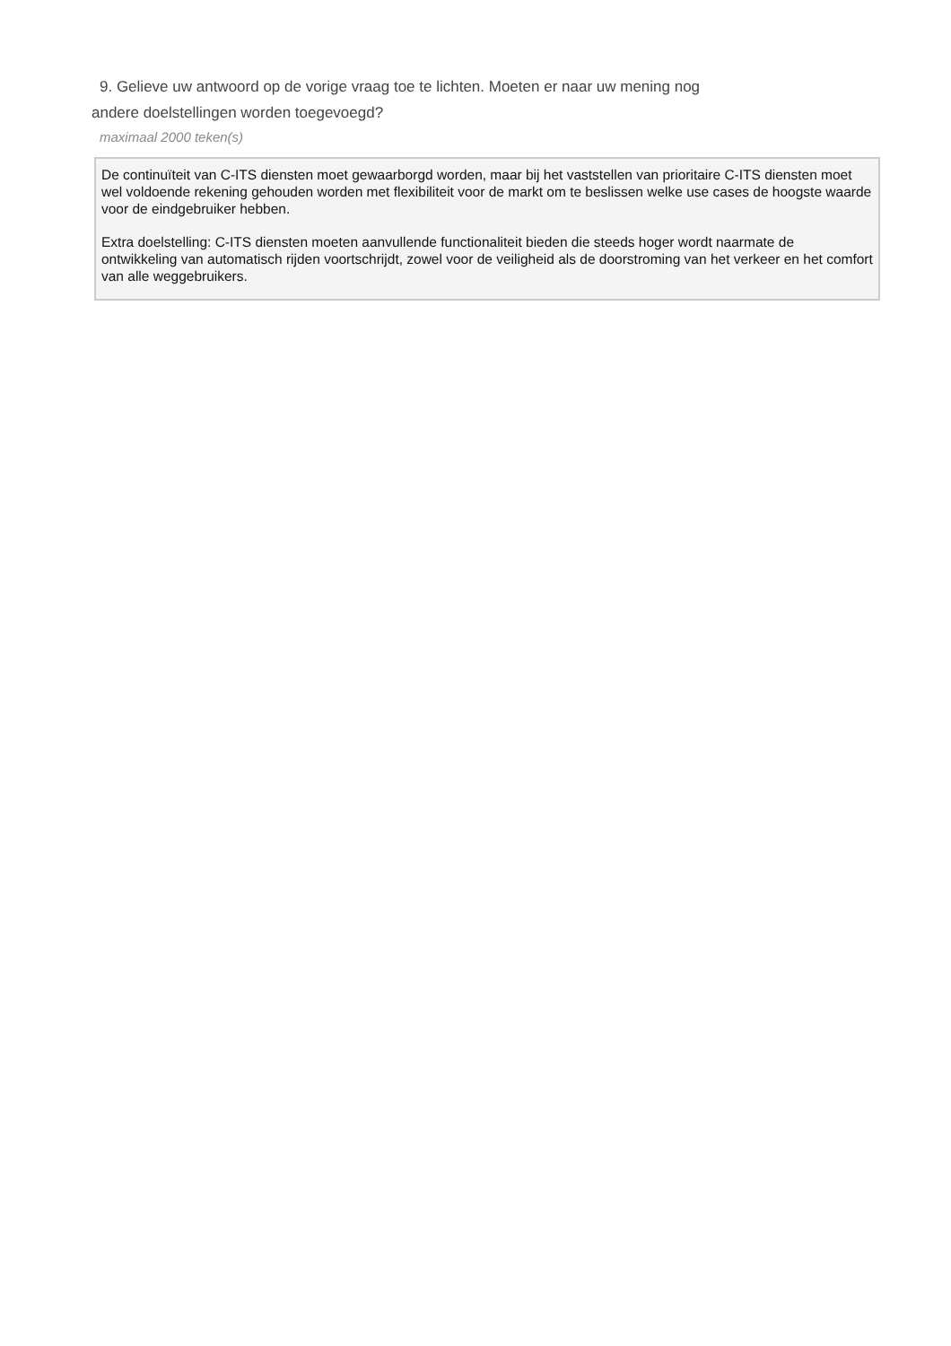9. Gelieve uw antwoord op de vorige vraag toe te lichten. Moeten er naar uw mening nog
andere doelstellingen worden toegevoegd?
maximaal 2000 teken(s)
De continuïteit van C-ITS diensten moet gewaarborgd worden, maar bij het vaststellen van prioritaire C-ITS diensten moet wel voldoende rekening gehouden worden met flexibiliteit voor de markt om te beslissen welke use cases de hoogste waarde voor de eindgebruiker hebben.
Extra doelstelling: C-ITS diensten moeten aanvullende functionaliteit bieden die steeds hoger wordt naarmate de ontwikkeling van automatisch rijden voortschrijdt, zowel voor de veiligheid als de doorstroming van het verkeer en het comfort van alle weggebruikers.